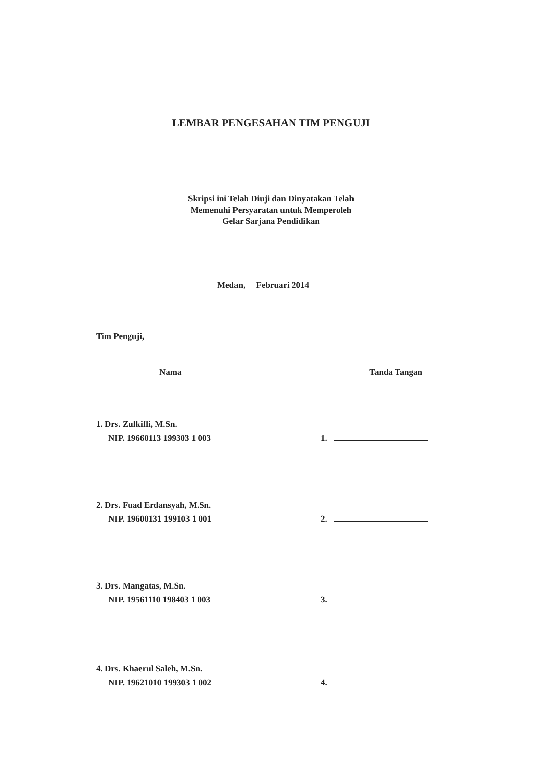LEMBAR PENGESAHAN TIM PENGUJI
Skripsi ini Telah Diuji dan Dinyatakan Telah
Memenuhi Persyaratan untuk Memperoleh
Gelar Sarjana Pendidikan
Medan, Februari 2014
Tim Penguji,
Nama Tanda Tangan
1. Drs. Zulkifli, M.Sn.
NIP. 19660113 199303 1 003 1.
2. Drs. Fuad Erdansyah, M.Sn.
NIP. 19600131 199103 1 001 2.
3. Drs. Mangatas, M.Sn.
NIP. 19561110 198403 1 003 3.
4. Drs. Khaerul Saleh, M.Sn.
NIP. 19621010 199303 1 002 4.